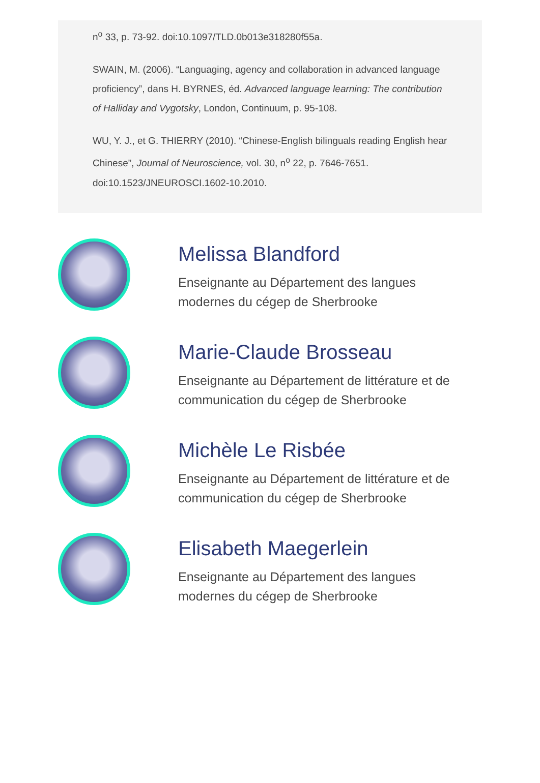n<sup>o</sup> 33, p. 73-92. doi:10.1097/TLD.0b013e318280f55a.
SWAIN, M. (2006). “Languaging, agency and collaboration in advanced language proficiency”, dans H. BYRNES, éd. Advanced language learning: The contribution of Halliday and Vygotsky, London, Continuum, p. 95-108.
WU, Y. J., et G. THIERRY (2010). “Chinese-English bilinguals reading English hear Chinese”, Journal of Neuroscience, vol. 30, n<sup>o</sup> 22, p. 7646-7651. doi:10.1523/JNEUROSCI.1602-10.2010.
Melissa Blandford
Enseignante au Département des langues
modernes du cégep de Sherbrooke
Marie-Claude Brosseau
Enseignante au Département de littérature et de
communication du cégep de Sherbrooke
Michèle Le Risbée
Enseignante au Département de littérature et de
communication du cégep de Sherbrooke
Elisabeth Maegerlein
Enseignante au Département des langues
modernes du cégep de Sherbrooke